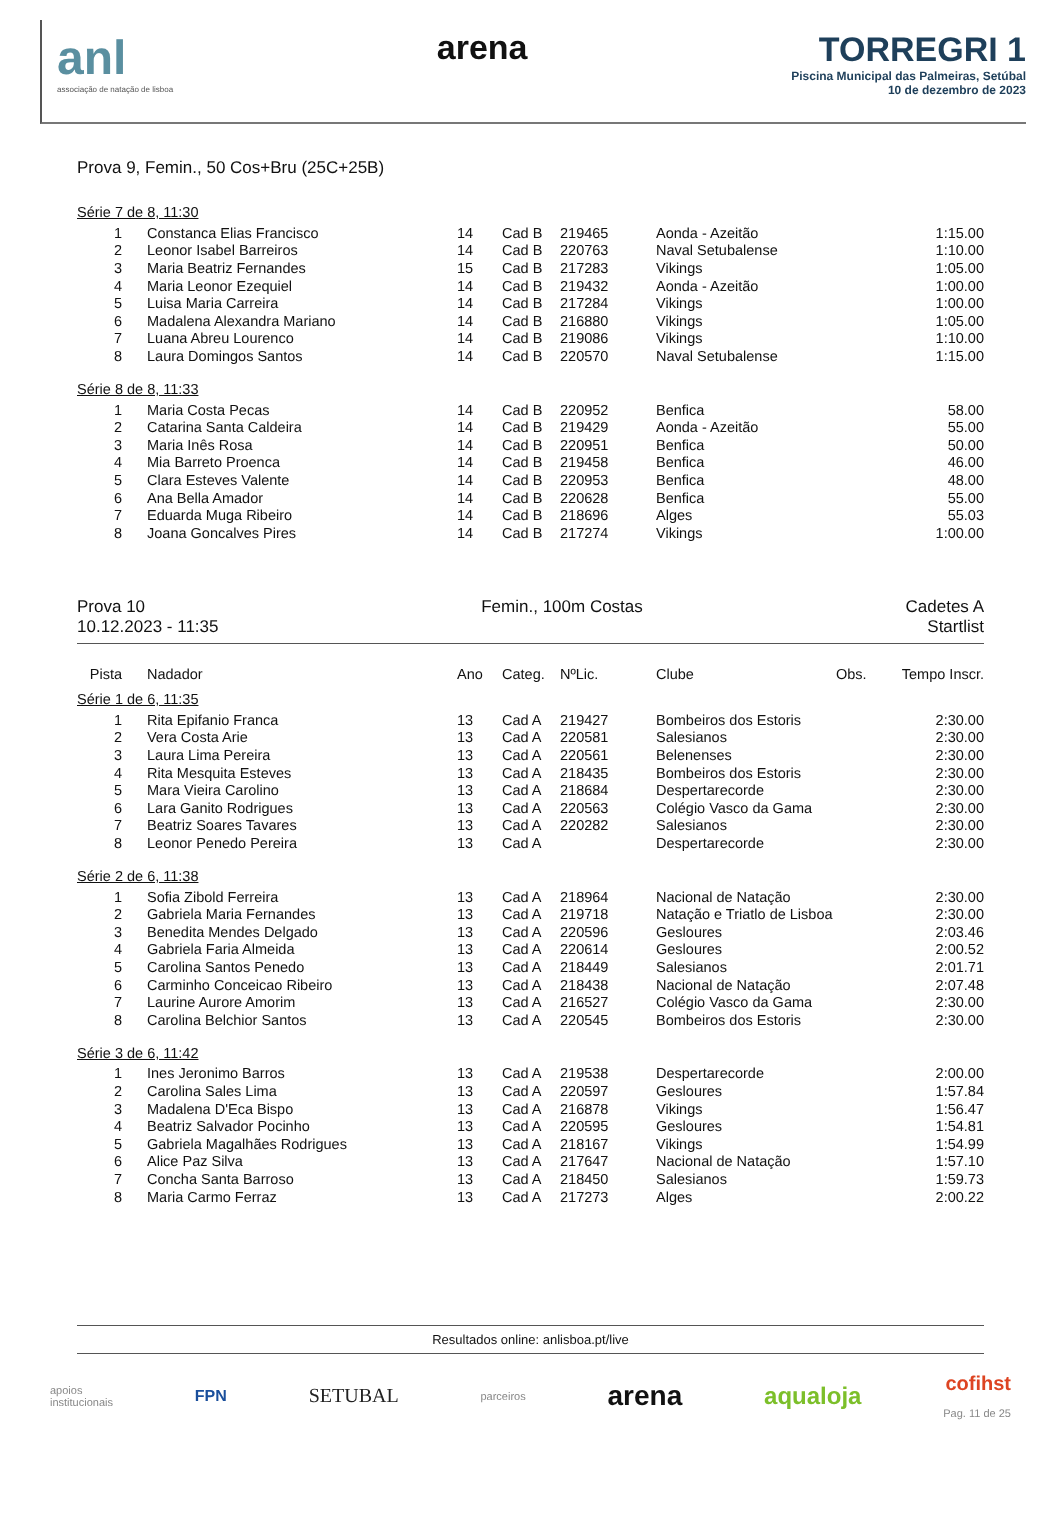anl
associação de natação de lisboa
arena TORREGRI 1
Piscina Municipal das Palmeiras, Setúbal
10 de dezembro de 2023
Prova 9, Femin., 50 Cos+Bru (25C+25B)
Série 7 de 8, 11:30
| 1 | Constanca Elias Francisco | 14 | Cad B | 219465 | Aonda - Azeitão | | 1:15.00 |
| 2 | Leonor Isabel Barreiros | 14 | Cad B | 220763 | Naval Setubalense | | 1:10.00 |
| 3 | Maria Beatriz Fernandes | 15 | Cad B | 217283 | Vikings | | 1:05.00 |
| 4 | Maria Leonor Ezequiel | 14 | Cad B | 219432 | Aonda - Azeitão | | 1:00.00 |
| 5 | Luisa Maria Carreira | 14 | Cad B | 217284 | Vikings | | 1:00.00 |
| 6 | Madalena Alexandra Mariano | 14 | Cad B | 216880 | Vikings | | 1:05.00 |
| 7 | Luana Abreu Lourenco | 14 | Cad B | 219086 | Vikings | | 1:10.00 |
| 8 | Laura Domingos Santos | 14 | Cad B | 220570 | Naval Setubalense | | 1:15.00 |
Série 8 de 8, 11:33
| 1 | Maria Costa Pecas | 14 | Cad B | 220952 | Benfica | | 58.00 |
| 2 | Catarina Santa Caldeira | 14 | Cad B | 219429 | Aonda - Azeitão | | 55.00 |
| 3 | Maria Inês Rosa | 14 | Cad B | 220951 | Benfica | | 50.00 |
| 4 | Mia Barreto Proenca | 14 | Cad B | 219458 | Benfica | | 46.00 |
| 5 | Clara Esteves Valente | 14 | Cad B | 220953 | Benfica | | 48.00 |
| 6 | Ana Bella Amador | 14 | Cad B | 220628 | Benfica | | 55.00 |
| 7 | Eduarda Muga Ribeiro | 14 | Cad B | 218696 | Alges | | 55.03 |
| 8 | Joana Goncalves Pires | 14 | Cad B | 217274 | Vikings | | 1:00.00 |
Prova 10
10.12.2023 - 11:35
Femin., 100m Costas Cadetes A
Startlist
| Pista | Nadador | Ano | Categ. | NºLic. | Clube | Obs. | Tempo Inscr. |
| --- | --- | --- | --- | --- | --- | --- | --- |
Série 1 de 6, 11:35
| 1 | Rita Epifanio Franca | 13 | Cad A | 219427 | Bombeiros dos Estoris | | 2:30.00 |
| 2 | Vera Costa Arie | 13 | Cad A | 220581 | Salesianos | | 2:30.00 |
| 3 | Laura Lima Pereira | 13 | Cad A | 220561 | Belenenses | | 2:30.00 |
| 4 | Rita Mesquita Esteves | 13 | Cad A | 218435 | Bombeiros dos Estoris | | 2:30.00 |
| 5 | Mara Vieira Carolino | 13 | Cad A | 218684 | Despertarecorde | | 2:30.00 |
| 6 | Lara Ganito Rodrigues | 13 | Cad A | 220563 | Colégio Vasco da Gama | | 2:30.00 |
| 7 | Beatriz Soares Tavares | 13 | Cad A | 220282 | Salesianos | | 2:30.00 |
| 8 | Leonor Penedo Pereira | 13 | Cad A | | Despertarecorde | | 2:30.00 |
Série 2 de 6, 11:38
| 1 | Sofia Zibold Ferreira | 13 | Cad A | 218964 | Nacional de Natação | | 2:30.00 |
| 2 | Gabriela Maria Fernandes | 13 | Cad A | 219718 | Natação e Triatlo de Lisboa | | 2:30.00 |
| 3 | Benedita Mendes Delgado | 13 | Cad A | 220596 | Gesloures | | 2:03.46 |
| 4 | Gabriela Faria Almeida | 13 | Cad A | 220614 | Gesloures | | 2:00.52 |
| 5 | Carolina Santos Penedo | 13 | Cad A | 218449 | Salesianos | | 2:01.71 |
| 6 | Carminho Conceicao Ribeiro | 13 | Cad A | 218438 | Nacional de Natação | | 2:07.48 |
| 7 | Laurine Aurore Amorim | 13 | Cad A | 216527 | Colégio Vasco da Gama | | 2:30.00 |
| 8 | Carolina Belchior Santos | 13 | Cad A | 220545 | Bombeiros dos Estoris | | 2:30.00 |
Série 3 de 6, 11:42
| 1 | Ines Jeronimo Barros | 13 | Cad A | 219538 | Despertarecorde | | 2:00.00 |
| 2 | Carolina Sales Lima | 13 | Cad A | 220597 | Gesloures | | 1:57.84 |
| 3 | Madalena D'Eca Bispo | 13 | Cad A | 216878 | Vikings | | 1:56.47 |
| 4 | Beatriz Salvador Pocinho | 13 | Cad A | 220595 | Gesloures | | 1:54.81 |
| 5 | Gabriela Magalhães Rodrigues | 13 | Cad A | 218167 | Vikings | | 1:54.99 |
| 6 | Alice Paz Silva | 13 | Cad A | 217647 | Nacional de Natação | | 1:57.10 |
| 7 | Concha Santa Barroso | 13 | Cad A | 218450 | Salesianos | | 1:59.73 |
| 8 | Maria Carmo Ferraz | 13 | Cad A | 217273 | Alges | | 2:00.22 |
Resultados online: anlisboa.pt/live
apoios
institucionais
FPN
SETUBAL
parceiros
arena
aqualoja
cofihst
Pag. 11 de 25